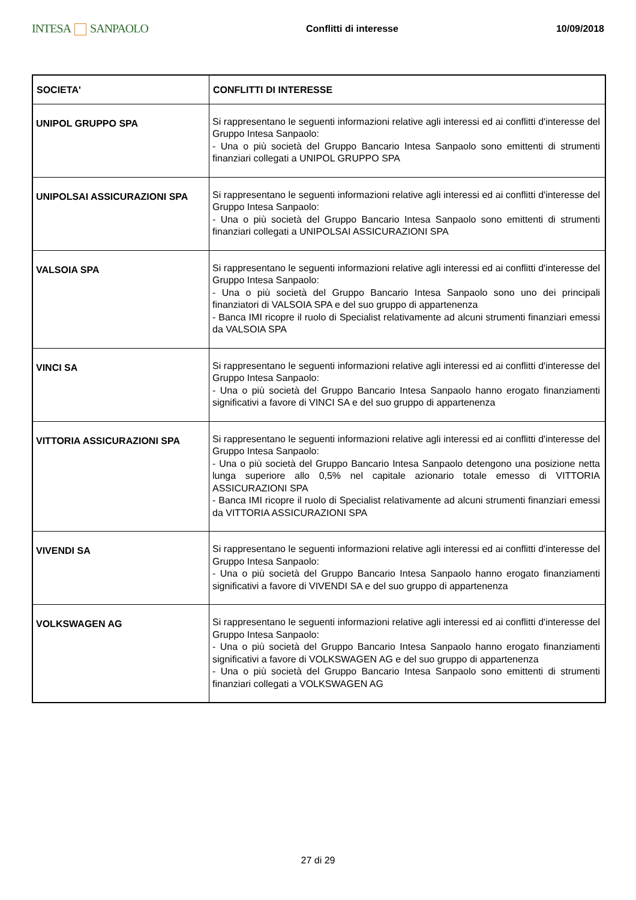INTESA SANPAOLO
Conflitti di interesse 10/09/2018
| SOCIETA' | CONFLITTI DI INTERESSE |
| --- | --- |
| UNIPOL GRUPPO SPA | Si rappresentano le seguenti informazioni relative agli interessi ed ai conflitti d'interesse del Gruppo Intesa Sanpaolo: - Una o più società del Gruppo Bancario Intesa Sanpaolo sono emittenti di strumenti finanziari collegati a UNIPOL GRUPPO SPA |
| UNIPOLSAI ASSICURAZIONI SPA | Si rappresentano le seguenti informazioni relative agli interessi ed ai conflitti d'interesse del Gruppo Intesa Sanpaolo: - Una o più società del Gruppo Bancario Intesa Sanpaolo sono emittenti di strumenti finanziari collegati a UNIPOLSAI ASSICURAZIONI SPA |
| VALSOIA SPA | Si rappresentano le seguenti informazioni relative agli interessi ed ai conflitti d'interesse del Gruppo Intesa Sanpaolo: - Una o più società del Gruppo Bancario Intesa Sanpaolo sono uno dei principali finanziatori di VALSOIA SPA e del suo gruppo di appartenenza - Banca IMI ricopre il ruolo di Specialist relativamente ad alcuni strumenti finanziari emessi da VALSOIA SPA |
| VINCI SA | Si rappresentano le seguenti informazioni relative agli interessi ed ai conflitti d'interesse del Gruppo Intesa Sanpaolo: - Una o più società del Gruppo Bancario Intesa Sanpaolo hanno erogato finanziamenti significativi a favore di VINCI SA e del suo gruppo di appartenenza |
| VITTORIA ASSICURAZIONI SPA | Si rappresentano le seguenti informazioni relative agli interessi ed ai conflitti d'interesse del Gruppo Intesa Sanpaolo: - Una o più società del Gruppo Bancario Intesa Sanpaolo detengono una posizione netta lunga superiore allo 0,5% nel capitale azionario totale emesso di VITTORIA ASSICURAZIONI SPA - Banca IMI ricopre il ruolo di Specialist relativamente ad alcuni strumenti finanziari emessi da VITTORIA ASSICURAZIONI SPA |
| VIVENDI SA | Si rappresentano le seguenti informazioni relative agli interessi ed ai conflitti d'interesse del Gruppo Intesa Sanpaolo: - Una o più società del Gruppo Bancario Intesa Sanpaolo hanno erogato finanziamenti significativi a favore di VIVENDI SA e del suo gruppo di appartenenza |
| VOLKSWAGEN AG | Si rappresentano le seguenti informazioni relative agli interessi ed ai conflitti d'interesse del Gruppo Intesa Sanpaolo: - Una o più società del Gruppo Bancario Intesa Sanpaolo hanno erogato finanziamenti significativi a favore di VOLKSWAGEN AG e del suo gruppo di appartenenza - Una o più società del Gruppo Bancario Intesa Sanpaolo sono emittenti di strumenti finanziari collegati a VOLKSWAGEN AG |
27 di 29